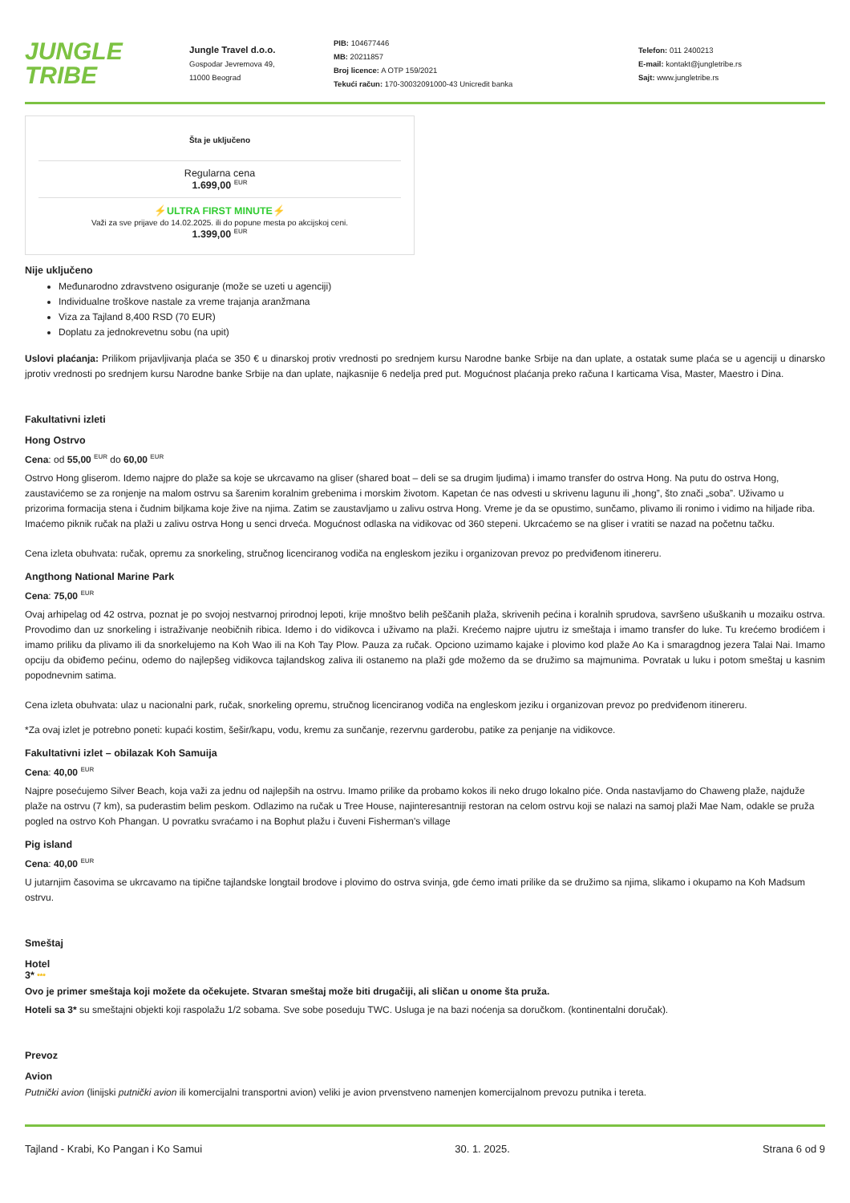JUNGLE TRIBE
Jungle Travel d.o.o.
Gospodar Jevremova 49,
11000 Beograd
PIB: 104677446
MB: 20211857
Broj licence: A OTP 159/2021
Tekući račun: 170-30032091000-43 Unicredit banka
Telefon: 011 2400213
E-mail: kontakt@jungletribe.rs
Sajt: www.jungletribe.rs
Šta je uključeno
Regularna cena
1.699,00 <sup>EUR</sup>
⚡ULTRA FIRST MINUTE⚡
Važi za sve prijave do 14.02.2025. ili do popune mesta po akcijskoj ceni.
1.399,00 <sup>EUR</sup>
Nije uključeno
Međunarodno zdravstveno osiguranje (može se uzeti u agenciji)
Individualne troškove nastale za vreme trajanja aranžmana
Viza za Tajland 8,400 RSD (70 EUR)
Doplatu za jednokrevetnu sobu (na upit)
Uslovi plaćanja: Prilikom prijavljivanja plaća se 350 € u dinarskoj protiv vrednosti po srednjem kursu Narodne banke Srbije na dan uplate, a ostatak sume plaća se u agenciji u dinarsko jprotiv vrednosti po srednjem kursu Narodne banke Srbije na dan uplate, najkasnije 6 nedelja pred put. Mogućnost plaćanja preko računa I karticama Visa, Master, Maestro i Dina.
Fakultativni izleti
Hong Ostrvo
Cena: od 55,00 <sup>EUR</sup> do 60,00 <sup>EUR</sup>
Ostrvo Hong gliserom. Idemo najpre do plaže sa koje se ukrcavamo na gliser (shared boat – deli se sa drugim ljudima) i imamo transfer do ostrva Hong. Na putu do ostrva Hong, zaustavićemo se za ronjenje na malom ostrvu sa šarenim koralnim grebenima i morskim životom. Kapetan će nas odvesti u skrivenu lagunu ili „hong”, što znači „soba”. Uživamo u prizorima formacija stena i čudnim biljkama koje žive na njima. Zatim se zaustavljamo u zalivu ostrva Hong. Vreme je da se opustimo, sunčamo, plivamo ili ronimo i vidimo na hiljade riba. Imaćemo piknik ručak na plaži u zalivu ostrva Hong u senci drveća. Mogućnost odlaska na vidikovac od 360 stepeni. Ukrcaćemo se na gliser i vratiti se nazad na početnu tačku.
Cena izleta obuhvata: ručak, opremu za snorkeling, stručnog licenciranog vodiča na engleskom jeziku i organizovan prevoz po predviđenom itinereru.
Angthong National Marine Park
Cena: 75,00 <sup>EUR</sup>
Ovaj arhipelag od 42 ostrva, poznat je po svojoj nestvarnoj prirodnoj lepoti, krije mnoštvo belih peščanih plaža, skrivenih pećina i koralnih sprudova, savršeno ušuškanih u mozaiku ostrva. Provodimo dan uz snorkeling i istraživanje neobičnih ribica. Idemo i do vidikovca i uživamo na plaži. Krećemo najpre ujutru iz smeštaja i imamo transfer do luke. Tu krećemo brodićem i imamo priliku da plivamo ili da snorkelujemo na Koh Wao ili na Koh Tay Plow. Pauza za ručak. Opciono uzimamo kajake i plovimo kod plaže Ao Ka i smaragdnog jezera Talai Nai. Imamo opciju da obiđemo pećinu, odemo do najlepšeg vidikovca tajlandskog zaliva ili ostanemo na plaži gde možemo da se družimo sa majmunima. Povratak u luku i potom smeštaj u kasnim popodnevnim satima.
Cena izleta obuhvata: ulaz u nacionalni park, ručak, snorkeling opremu, stručnog licenciranog vodiča na engleskom jeziku i organizovan prevoz po predviđenom itinereru.
*Za ovaj izlet je potrebno poneti: kupaći kostim, šešir/kapu, vodu, kremu za sunčanje, rezervnu garderobu, patike za penjanje na vidikovce.
Fakultativni izlet – obilazak Koh Samuija
Cena: 40,00 <sup>EUR</sup>
Najpre posećujemo Silver Beach, koja važi za jednu od najlepših na ostrvu. Imamo prilike da probamo kokos ili neko drugo lokalno piće. Onda nastavljamo do Chaweng plaže, najduže plaže na ostrvu (7 km), sa puderastim belim peskom. Odlazimo na ručak u Tree House, najinteresantniji restoran na celom ostrvu koji se nalazi na samoj plaži Mae Nam, odakle se pruža pogled na ostrvo Koh Phangan. U povratku svraćamo i na Bophut plažu i čuveni Fisherman's village
Pig island
Cena: 40,00 <sup>EUR</sup>
U jutarnjim časovima se ukrcavamo na tipične tajlandske longtail brodove i plovimo do ostrva svinja, gde ćemo imati prilike da se družimo sa njima, slikamo i okupamo na Koh Madsum ostrvu.
Smeštaj
Hotel
3* ***
Ovo je primer smeštaja koji možete da očekujete. Stvaran smeštaj može biti drugačiji, ali sličan u onome šta pruža.
Hoteli sa 3* su smeštajni objekti koji raspolažu 1/2 sobama. Sve sobe poseduju TWC. Usluga je na bazi noćenja sa doručkom. (kontinentalni doručak).
Prevoz
Avion
Putnički avion (linijski putnički avion ili komercijalni transportni avion) veliki je avion prvenstveno namenjen komercijalnom prevozu putnika i tereta.
Tajland - Krabi, Ko Pangan i Ko Samui 30. 1. 2025. Strana 6 od 9